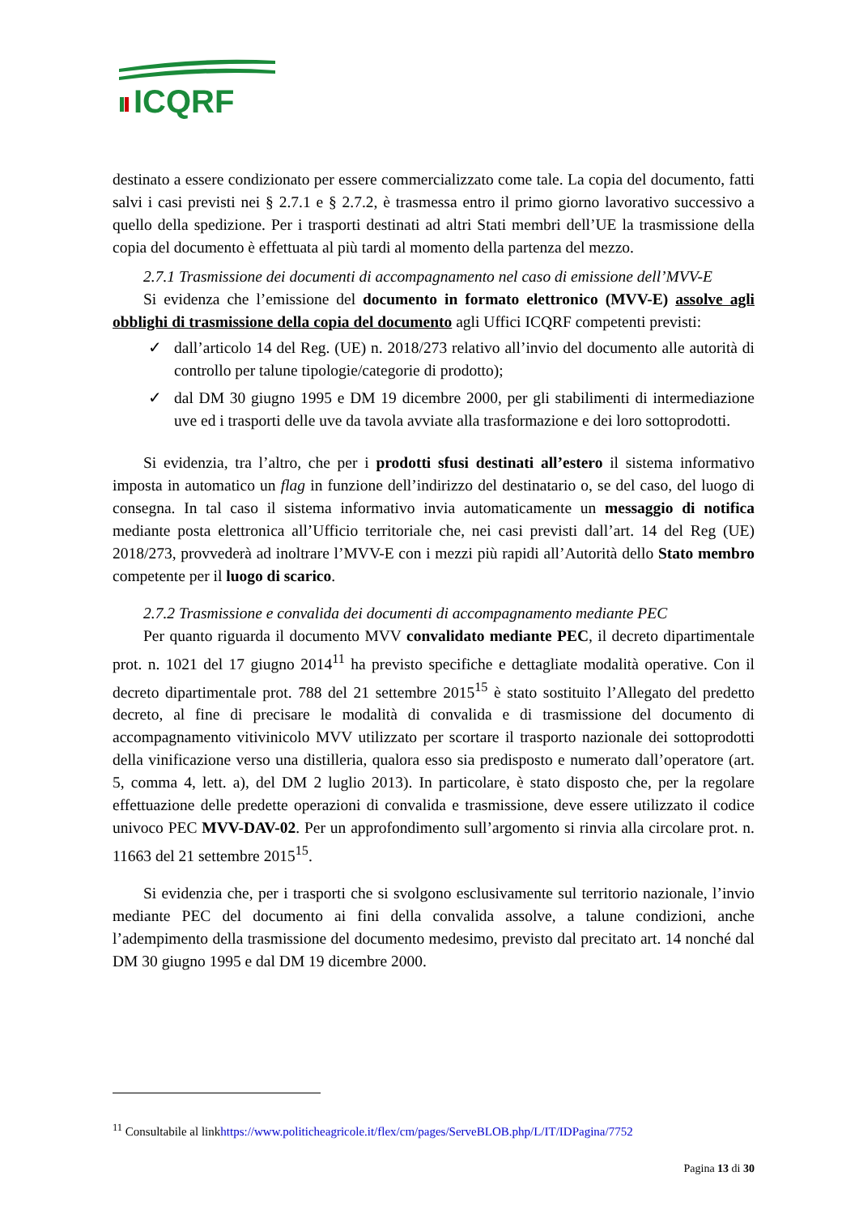ICQRF
destinato a essere condizionato per essere commercializzato come tale. La copia del documento, fatti salvi i casi previsti nei § 2.7.1 e § 2.7.2, è trasmessa entro il primo giorno lavorativo successivo a quello della spedizione. Per i trasporti destinati ad altri Stati membri dell’UE la trasmissione della copia del documento è effettuata al più tardi al momento della partenza del mezzo.
2.7.1 Trasmissione dei documenti di accompagnamento nel caso di emissione dell’MVV-E
Si evidenza che l’emissione del documento in formato elettronico (MVV-E) assolve agli obblighi di trasmissione della copia del documento agli Uffici ICQRF competenti previsti:
✓ dall’articolo 14 del Reg. (UE) n. 2018/273 relativo all’invio del documento alle autorità di controllo per talune tipologie/categorie di prodotto);
✓ dal DM 30 giugno 1995 e DM 19 dicembre 2000, per gli stabilimenti di intermediazione uve ed i trasporti delle uve da tavola avviate alla trasformazione e dei loro sottoprodotti.
Si evidenzia, tra l’altro, che per i prodotti sfusi destinati all’estero il sistema informativo imposta in automatico un flag in funzione dell’indirizzo del destinatario o, se del caso, del luogo di consegna. In tal caso il sistema informativo invia automaticamente un messaggio di notifica mediante posta elettronica all’Ufficio territoriale che, nei casi previsti dall’art. 14 del Reg (UE) 2018/273, provvederà ad inoltrare l’MVV-E con i mezzi più rapidi all’Autorità dello Stato membro competente per il luogo di scarico.
2.7.2 Trasmissione e convalida dei documenti di accompagnamento mediante PEC
Per quanto riguarda il documento MVV convalidato mediante PEC, il decreto dipartimentale prot. n. 1021 del 17 giugno 2014<sup>11</sup> ha previsto specifiche e dettagliate modalità operative. Con il decreto dipartimentale prot. 788 del 21 settembre 2015<sup>15</sup> è stato sostituito l’Allegato del predetto decreto, al fine di precisare le modalità di convalida e di trasmissione del documento di accompagnamento vitivinicolo MVV utilizzato per scortare il trasporto nazionale dei sottoprodotti della vinificazione verso una distilleria, qualora esso sia predisposto e numerato dall’operatore (art. 5, comma 4, lett. a), del DM 2 luglio 2013). In particolare, è stato disposto che, per la regolare effettuazione delle predette operazioni di convalida e trasmissione, deve essere utilizzato il codice univoco PEC MVV-DAV-02. Per un approfondimento sull’argomento si rinvia alla circolare prot. n. 11663 del 21 settembre 2015<sup>15</sup>.
Si evidenzia che, per i trasporti che si svolgono esclusivamente sul territorio nazionale, l’invio mediante PEC del documento ai fini della convalida assolve, a talune condizioni, anche l’adempimento della trasmissione del documento medesimo, previsto dal precitato art. 14 nonché dal DM 30 giugno 1995 e dal DM 19 dicembre 2000.
<sup>11</sup> Consultabile al linkhttps://www.politicheagricole.it/flex/cm/pages/ServeBLOB.php/L/IT/IDPagina/7752
Pagina 13 di 30